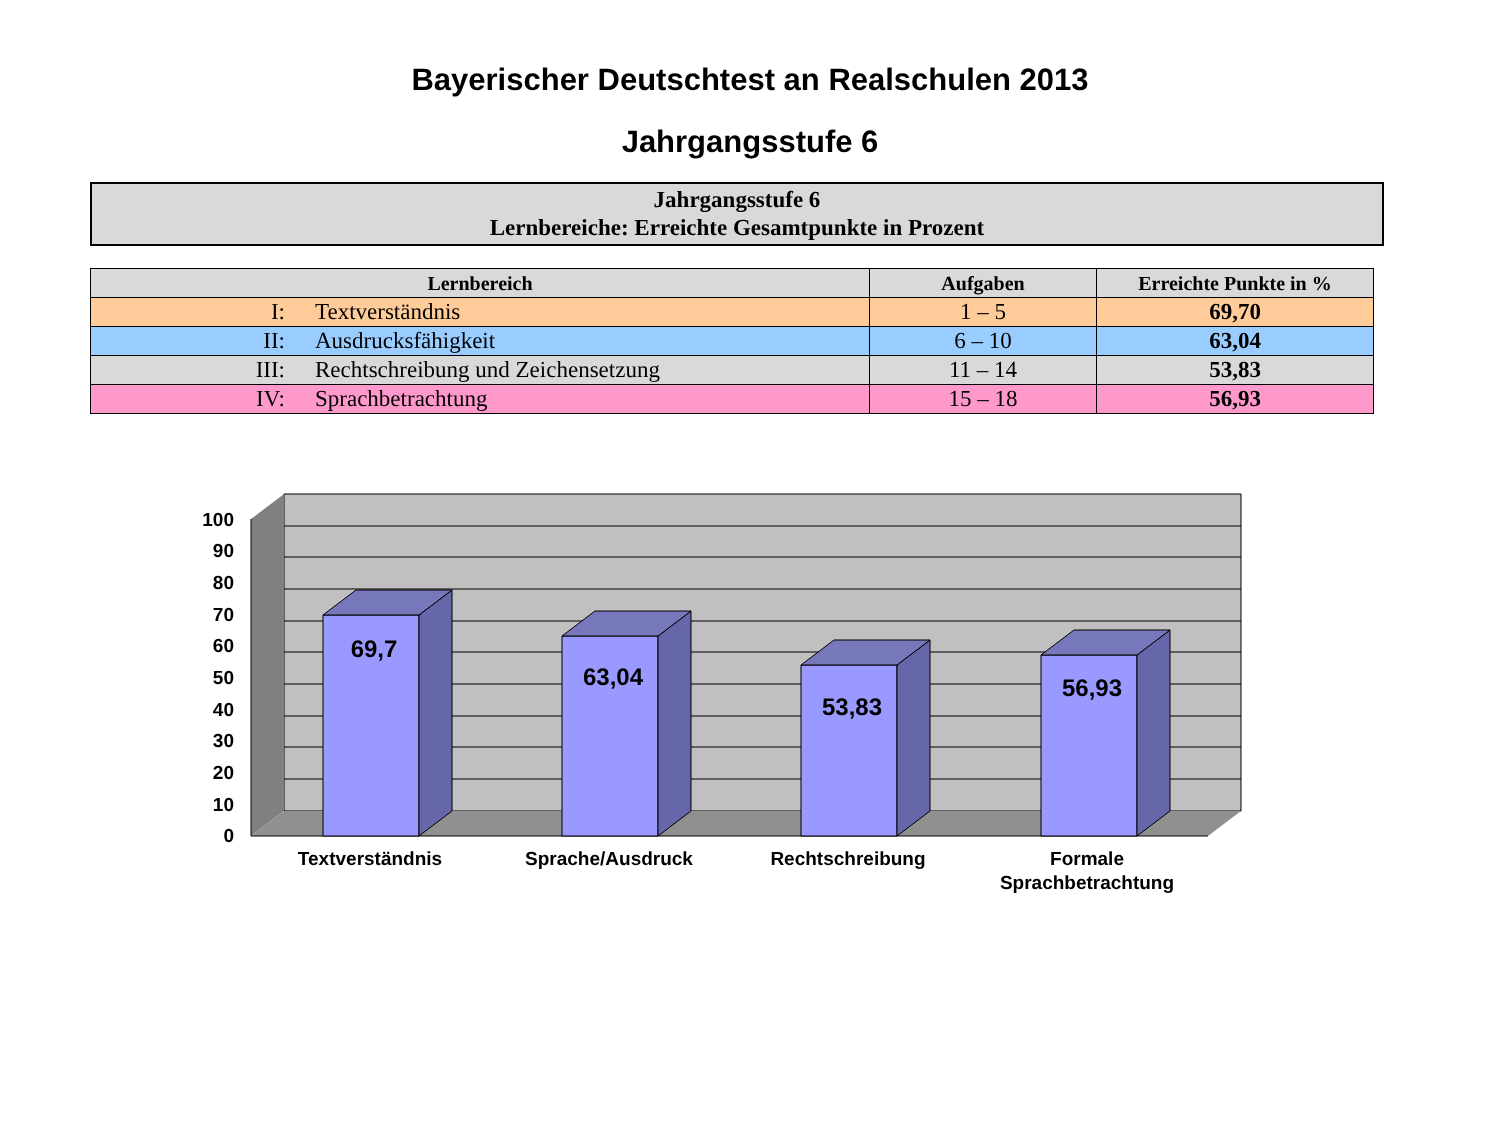Bayerischer Deutschtest an Realschulen 2013
Jahrgangsstufe 6
Jahrgangsstufe 6
Lernbereiche: Erreichte Gesamtpunkte in Prozent
| Lernbereich | Aufgaben | Erreichte Punkte in % |
| --- | --- | --- |
| I: Textverständnis | 1 – 5 | 69,70 |
| II: Ausdrucksfähigkeit | 6 – 10 | 63,04 |
| III: Rechtschreibung und Zeichensetzung | 11 – 14 | 53,83 |
| IV: Sprachbetrachtung | 15 – 18 | 56,93 |
100
90
80
70
60
50
40
30
20
10
0
69,7
63,04
53,83
56,93
Textverständnis
Sprache/Ausdruck
Rechtschreibung
Formale
Sprachbetrachtung